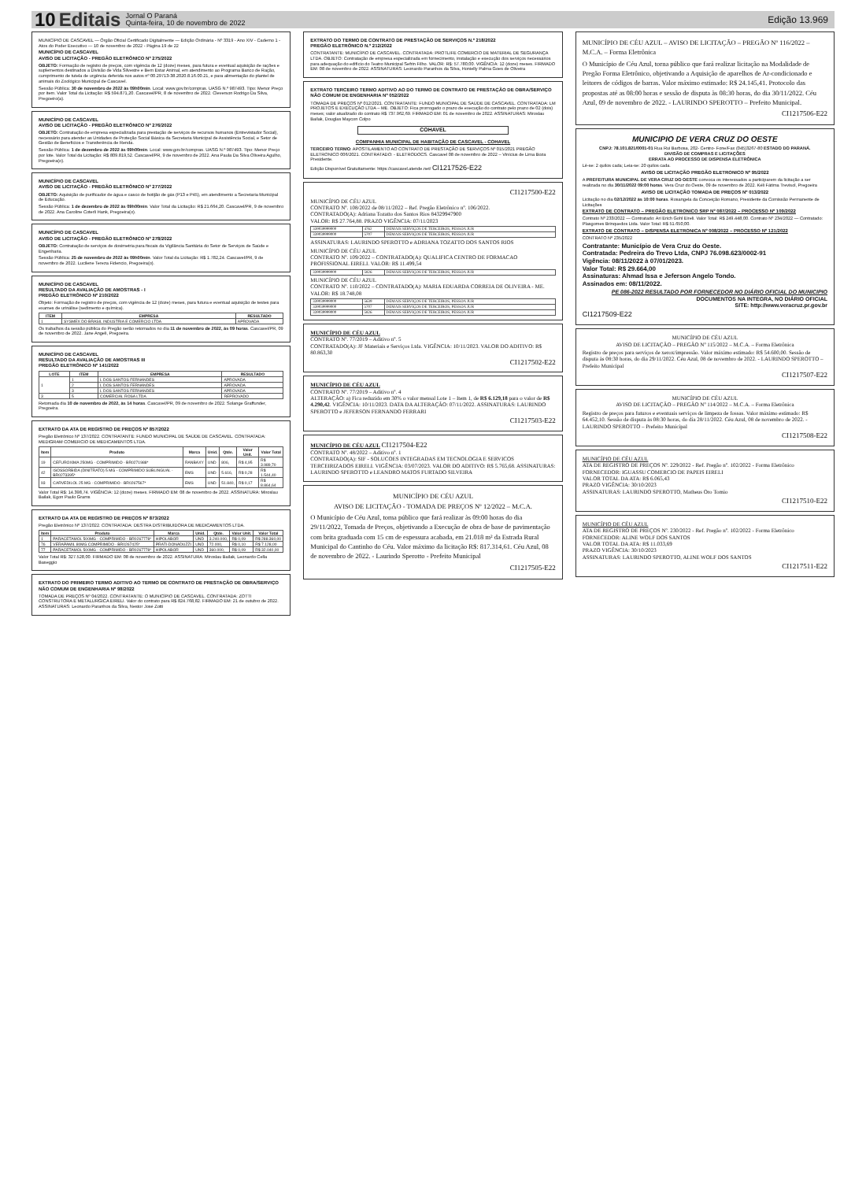10 Editais Jornal O Paraná
Quinta-feira, 10 de novembro de 2022 Edição 13.969
MUNICÍPIO DE CASCAVEL — Órgão Oficial Certificado Digitalmente — Edição Ordinária - Nº 3319 - Ano XIV - Caderno 1 - Atos do Poder Executivo — 10 de novembro de 2022 - Página 19 de 22
MUNICÍPIO DE CASCAVEL
AVISO DE LICITAÇÃO - PREGÃO ELETRÔNICO Nº 275/2022
OBJETO: Formação de registro de preços, com vigência de 12 (doze) meses, para futura e eventual aquisição de rações e suplementos destinados a Divisão de Vida Silvestre e Bem Estar Animal, em atendimento ao Programa Banco de Ração, cumprimento de tutela de urgência deferida nos autos nº 00.29713-38.2020.8.16.00.21, e para alimentação do plantel de animais do Zoológico Municipal de Cascavel.
Sessão Pública: 30 de novembro de 2022 às 09h00min. Local: www.gov.br/compras. UASG N.º 987493. Tipo: Menor Preço por item. Valor Total da Licitação: R$ 594.871,20. Cascavel/PR, 8 de novembro de 2022. Cleverson Rodrigo Da Silva, Pregoeiro(a).
MUNICÍPIO DE CASCAVEL
AVISO DE LICITAÇÃO - PREGÃO ELETRÔNICO Nº 276/2022
OBJETO: Contratação de empresa especializada para prestação de serviços de recursos humanos (Entrevistador Social), necessário para atender as Unidades de Proteção Social Básica da Secretaria Municipal de Assistência Social, e Setor de Gestão de Benefícios e Transferência de Renda.
Sessão Pública: 1 de dezembro de 2022 às 09h00min. Local: www.gov.br/compras. UASG N.º 987493. Tipo: Menor Preço por lote. Valor Total da Licitação: R$ 809.819,52. Cascavel/PR, 9 de novembro de 2022. Ana Paula Da Silva Oliveira Agulho, Pregoeira(o).
MUNICÍPIO DE CASCAVEL
AVISO DE LICITAÇÃO - PREGÃO ELETRÔNICO Nº 277/2022
OBJETO: Aquisição de purificador de água e casco de botijão de gás (P13 e P45), em atendimento a Secretaria Municipal de Educação.
Sessão Pública: 1 de dezembro de 2022 às 09h00min. Valor Total da Licitação: R$ 21.664,20. Cascavel/PR, 9 de novembro de 2022. Ana Caroline Coterli Hank, Pregoeira(o).
MUNICÍPIO DE CASCAVEL
AVISO DE LICITAÇÃO - PREGÃO ELETRÔNICO Nº 278/2022
OBJETO: Contratação de serviços de dosimetria para fiscais da Vigilância Sanitária do Setor de Serviços de Saúde e Engenharia.
Sessão Pública: 25 de novembro de 2022 às 09h00min. Valor Total da Licitação: R$ 1.782,24. Cascavel/PR, 9 de novembro de 2022. Lucilene Tereza Fidencio, Pregoeira(o).
MUNICÍPIO DE CASCAVEL
RESULTADO DA AVALIAÇÃO DE AMOSTRAS - I
PREGÃO ELETRÔNICO Nº 210/2022
Objeto: Formação de registro de preços, com vigência de 12 (doze) meses, para futura e eventual aquisição de testes para exames de urinálise (sedimento e química).
| ITEM | EMPRESA | RESULTADO |
| --- | --- | --- |
| 1 | SYSMEX DO BRASIL INDUSTRIA E COMERCIO LTDA | APROVADA |
Os trabalhos da sessão pública do Pregão serão retomados no dia 11 de novembro de 2022, às 09 horas. Cascavel/PR, 09 de novembro de 2022. Jane Angeli, Pregoeira.
MUNICÍPIO DE CASCAVEL
RESULTADO DA AVALIAÇÃO DE AMOSTRAS III
PREGÃO ELETRÔNICO Nº 141/2022
| LOTE | ITEM | EMPRESA | RESULTADO |
| --- | --- | --- | --- |
| 1 | 1 | L DOS SANTOS FERNANDES | APROVADA |
| | 2 | L DOS SANTOS FERNANDES | APROVADA |
| | 3 | L DOS SANTOS FERNANDES | APROVADA |
| 3 | 5 | COMERCIAL ROSA LTDA | REPROVADO |
Retomada dia 10 de novembro de 2022, às 14 horas. Cascavel/PR, 09 de novembro de 2022. Solange Graffunder, Pregoeira.
EXTRATO DA ATA DE REGISTRO DE PREÇOS Nº 857/2022
Pregão Eletrônico Nº 137/2022. CONTRATANTE: FUNDO MUNICIPAL DE SAÚDE DE CASCAVEL. CONTRATADA: MEDIGRAM COMERCIO DE MEDICAMENTOS LTDA.
| Item | Produto | Marca | Unid. | Qtde. | Valor Unit. | Valor Total |
| --- | --- | --- | --- | --- | --- | --- |
| 19 | CEFUROXIMA 250MG - COMPRIMIDO - BR0271988* | RANBAXY | UND | 806, | R$ 4,95 | R$ 3.989,70 |
| 42 | ISOSSORBIDA (DINITRATO) 5 MG - COMPRIMIDO SUBLINGUAL - BR0273395* | EMS | UND | 5.616, | R$ 0,28 | R$ 1.544,40 |
| 93 | CARVEDILOL 25 MG - COMPRIMIDO - BR0267567* | EMS | UND | 51.840, | R$ 0,17 | R$ 8.864,64 |
Valor Total R$: 14.398,74. VIGÊNCIA: 12 (doze) meses. FIRMADO EM: 08 de novembro de 2022. ASSINATURA: Miroslau Bailak, Egon Paulo Grams
EXTRATO DA ATA DE REGISTRO DE PREÇOS Nº 873/2022
Pregão Eletrônico Nº 137/2022. CONTRATADA: DESTRA DISTRIBUIDORA DE MEDICAMENTOS LTDA.
| Item | Produto | Marca | Unid. | Qtde. | Valor Unit. | Valor Total |
| --- | --- | --- | --- | --- | --- | --- |
| 1 | PARACETAMOL 500MG - COMPRIMIDO - BR0267778* | HIPOLABOR | UND | 3.240.000, | R$ 0,09 | R$ 288.360,00 |
| 76 | VERAPAMIL 80MG COMPRIMIDO - BR0267425* | PRATI-DONADUZZI | UND | 72.000, | R$ 0,10 | R$ 7.128,00 |
| 77 | PARACETAMOL 500MG - COMPRIMIDO - BR0267778* | HIPOLABOR | UND | 360.000, | R$ 0,09 | R$ 32.040,00 |
Valor Total R$: 327.528,00. FIRMADO EM: 08 de novembro de 2022. ASSINATURA: Miroslau Bailak, Leonardo Cella Baseggio
EXTRATO DO PRIMEIRO TERMO ADITIVO AO TERMO DE CONTRATO DE PRESTAÇÃO DE OBRA/SERVIÇO NÃO COMUM DE ENGENHARIA Nº 98/2022
TOMADA DE PREÇOS Nº 04/2022. CONTRATANTE: O MUNICÍPIO DE CASCAVEL. CONTRATADA: ZOTTI CONSTRUTORA E METALURGICA EIRELI. Valor do contrato para R$ 824.768,82. FIRMADO EM: 21 de outubro de 2022. ASSINATURAS: Leonardo Paranhos da Silva, Nestor José Zotti
EXTRATO DO TERMO DE CONTRATO DE PRESTAÇÃO DE SERVIÇOS N.º 218/2022
PREGÃO ELETRÔNICO N.º 212/2022
CONTRATANTE: MUNICÍPIO DE CASCAVEL. CONTRATADA: PROTLIFE COMERCIO DE MATERIAL DE SEGURANÇA LTDA. OBJETO: Contratação de empresa especializada em fornecimento, instalação e execução dos serviços necessários para adequação do edifício do Teatro Municipal Sefrin Filho. VALOR: R$: 57.780,00. VIGÊNCIA: 12 (doze) meses. FIRMADO EM: 08 de novembro de 2022. ASSINATURAS: Leonardo Paranhos da Silva, Honielly Palma Goes de Oliveira
EXTRATO TERCEIRO TERMO ADITIVO AO DO TERMO DE CONTRATO DE PRESTAÇÃO DE OBRA/SERVIÇO NÃO COMUM DE ENGENHARIA Nº 052/2022
TOMADA DE PREÇOS Nº 012/2021. CONTRATANTE: FUNDO MUNICIPAL DE SAÚDE DE CASCAVEL. CONTRATADA: LM PROJETOS E EXECUÇÃO LTDA – ME. OBJETO: Fica prorrogado o prazo de execução do contrato pelo prazo de 02 (dois) meses; valor atualizado do contrato R$ 737.962,69. FIRMADO EM: 01 de novembro de 2022. ASSINATURAS: Miroslau Bailak, Douglas Maycon Colpo
COHAVEL
COMPANHIA MUNICIPAL DE HABITAÇÃO DE CASCAVEL - COHAVEL
TERCEIRO TERMO: APOSTILAMENTO AO CONTRATO DE PRESTAÇÃO DE SERVIÇOS Nº 015/2021 PREGÃO ELETRONICO 006/2021. CONTRATADO: - ELETRODOCS. Cascavel 08 de novembro de 2022 – Vinícius de Lima Boza Presidente.
Edição Disponível Gratuitamente: https://cascavel.atende.net/ CI1217526-E22
CI1217500-E22
MUNICÍPIO DE CÉU AZUL
CONTRATO Nº. 108/2022 de 08/11/2022 – Ref. Pregão Eletrônico nº. 106/2022.
CONTRATADO(A): Adriana Tozatto dos Santos Rios 84329947900
VALOR: R$ 27.764,88. PRAZO VIGÊNCIA: 07/11/2023
| 339039999000 | 4762 | DEMAIS SERVIÇOS DE TERCEIROS, PESSOA JUR |
| 339039999000 | 5707 | DEMAIS SERVIÇOS DE TERCEIROS, PESSOA JUR |
ASSINATURAS: LAURINDO SPEROTTO e ADRIANA TOZATTO DOS SANTOS RIOS
MUNICÍPIO DE CÉU AZUL
CONTRATO Nº. 109/2022 – CONTRATADO(A): QUALIFICA CENTRO DE FORMACAO PROFISSIONAL EIRELI. VALOR: R$ 11.499,54
| 339039999000 | 5826 | DEMAIS SERVIÇOS DE TERCEIROS, PESSOA JUR |
MUNICÍPIO DE CÉU AZUL
CONTRATO Nº. 110/2022 – CONTRATADO(A): MARIA EDUARDA CORREIA DE OLIVEIRA - ME. VALOR: R$ 18.748,08
| 339039999000 | 5639 | DEMAIS SERVIÇOS DE TERCEIROS, PESSOA JUR |
| 339039999000 | 5707 | DEMAIS SERVIÇOS DE TERCEIROS, PESSOA JUR |
| 339039999000 | 5826 | DEMAIS SERVIÇOS DE TERCEIROS, PESSOA JUR |
MUNICÍPIO DE CÉU AZUL
CONTRATO Nº. 77/2019 – Aditivo nº. 5
CONTRATADO(A): JF Materiais e Serviços Ltda. VIGÊNCIA: 10/11/2023. VALOR DO ADITIVO: R$ 80.863,30
CI1217502-E22
MUNICÍPIO DE CÉU AZUL
CONTRATO Nº. 77/2019 – Aditivo nº. 4
ALTERAÇÃO: a) Fica reduzido em 30% o valor mensal Lote 1 – Item 1, de R$ 6.129,18 para o valor de R$ 4.290,42. VIGÊNCIA: 10/11/2023. DATA DA ALTERAÇÃO: 07/11/2022. ASSINATURAS: LAURINDO SPEROTTO e JEFERSON FERNANDO FERRARI
CI1217503-E22
MUNICÍPIO DE CÉU AZUL CI1217504-E22
CONTRATO Nº. 48/2022 – Aditivo nº. 1
CONTRATADO(A): SIF - SOLUCOES INTEGRADAS EM TECNOLOGIA E SERVICOS TERCEIRIZADOS EIRELI. VIGÊNCIA: 03/07/2023. VALOR DO ADITIVO: R$ 5.765,68. ASSINATURAS: LAURINDO SPEROTTO e LEANDRO MATOS FURTADO SILVEIRA
MUNICÍPIO DE CÉU AZUL
AVISO DE LICITAÇÃO - TOMADA DE PREÇOS Nº 12/2022 – M.C.A.
O Município de Céu Azul, torna público que fará realizar às 09:00 horas do dia 29/11/2022, Tomada de Preços, objetivando a Execução de obra de base de pavimentação com brita graduada com 15 cm de espessura acabada, em 21.018 m² da Estrada Rural Municipal do Cantinho do Céu. Valor máximo da licitação R$: 817.314,61. Céu Azul, 08 de novembro de 2022. - Laurindo Sperotto - Prefeito Municipal
CI1217505-E22
MUNICÍPIO DE CÉU AZUL – AVISO DE LICITAÇÃO – PREGÃO Nº 116/2022 – M.C.A. – Forma Eletrônica
O Município de Céu Azul, torna público que fará realizar licitação na Modalidade de Pregão Forma Eletrônico, objetivando a Aquisição de aparelhos de Ar-condicionado e leitores de códigos de barras. Valor máximo estimado: R$ 24.145,41. Protocolo das propostas até as 08:00 horas e sessão de disputa às 08:30 horas, do dia 30/11/2022. Céu Azul, 09 de novembro de 2022. - LAURINDO SPEROTTO – Prefeito Municipal.
CI1217506-E22
MUNICIPIO DE VERA CRUZ DO OESTE
CNPJ: 78.101.821/0001-01 Rua Rui Barbosa, 202- Centro- Fone/Fax (045)3267-80 ESTADO DO PARANÁ.
DIVISÃO DE COMPRAS E LICITAÇÕES
ERRATA AO PROCESSO DE DISPENSA ELETRÔNICA
Lê-se: 2 quilos cada; Leia-se: 20 quilos cada.
AVISO DE LICITAÇÃO PREGÃO ELETRONICO Nº 95/2022
A PREFEITURA MUNICIPAL DE VERA CRUZ DO OESTE convoca os interessados a participarem da licitação a ser realizada no dia 30/11/2022 09:00 horas. Vera Cruz do Oeste, 09 de novembro de 2022. Kéli Fátima Trevisol, Pregoeira
AVISO DE LICITAÇÃO TOMADA DE PREÇOS Nº 013/2022
Licitação no dia 02/12/2022 às 10:00 horas. Rosangela da Conceição Romano, Presidente da Comissão Permanente de Licitações
EXTRATO DE CONTRATO – PREGÃO ELETRONICO SRP Nº 087/2022 – PROCESSO Nº 109/2022
Contrato Nº 233/2022 — Contratado: Ari Erich Gohl Eireli. Valor Total: R$ 249.448,00. Contrato Nº 234/2022 — Contratado: Plasgomes Brinquedos Ltda. Valor Total: R$ 51.650,00.
EXTRATO DE CONTRATO – DISPENSA ELETRONICA Nº 008/2022 – PROCESSO Nº 121/2022
CONTRATO Nº 235/2022
Contratante: Município de Vera Cruz do Oeste.
Contratada: Pedreira do Trevo Ltda, CNPJ 76.098.623/0002-91
Vigência: 08/11/2022 à 07/01/2023.
Valor Total: R$ 29.664,00
Assinaturas: Ahmad Issa e Jeferson Angelo Tondo.
Assinados em: 08/11/2022.
PE 086-2022 RESULTADO POR FORNECEDOR NO DIÁRIO OFICIAL DO MUNICIPIO
DOCUMENTOS NA INTEGRA, NO DIÁRIO OFICIAL
SITE: http://www.veracruz.pr.gov.br
CI1217509-E22
MUNICÍPIO DE CÉU AZUL
AVISO DE LICITAÇÃO – PREGÃO Nº 115/2022 – M.C.A. – Forma Eletrônica
Registro de preços para serviços de xerox/impressão. Valor máximo estimado: R$ 54.600,00. Sessão de disputa às 08:30 horas, do dia 29/11/2022. Céu Azul, 08 de novembro de 2022. - LAURINDO SPEROTTO – Prefeito Municipal
CI1217507-E22
MUNICÍPIO DE CÉU AZUL
AVISO DE LICITAÇÃO – PREGÃO Nº 114/2022 – M.C.A. – Forma Eletrônica
Registro de preços para futuros e eventuais serviços de limpeza de fossas. Valor máximo estimado: R$ 64.452,10. Sessão de disputa às 08:30 horas, do dia 28/11/2022. Céu Azul, 08 de novembro de 2022. - LAURINDO SPEROTTO – Prefeito Municipal
CI1217508-E22
MUNICÍPIO DE CÉU AZUL
ATA DE REGISTRO DE PREÇOS Nº. 229/2022 - Ref. Pregão nº. 102/2022 - Forma Eletrônico
FORNECEDOR: IGUASSU COMERCIO DE PAPEIS EIRELI
VALOR TOTAL DA ATA: R$ 6.065,43
PRAZO VIGÊNCIA: 30/10/2023
ASSINATURAS: LAURINDO SPEROTTO, Matheus Oro Tomio
CI1217510-E22
MUNICÍPIO DE CÉU AZUL
ATA DE REGISTRO DE PREÇOS Nº. 230/2022 - Ref. Pregão nº. 102/2022 - Forma Eletrônico
FORNECEDOR: ALINE WOLF DOS SANTOS
VALOR TOTAL DA ATA: R$ 11.033,69
PRAZO VIGÊNCIA: 30/10/2023
ASSINATURAS: LAURINDO SPEROTTO, ALINE WOLF DOS SANTOS
CI1217511-E22